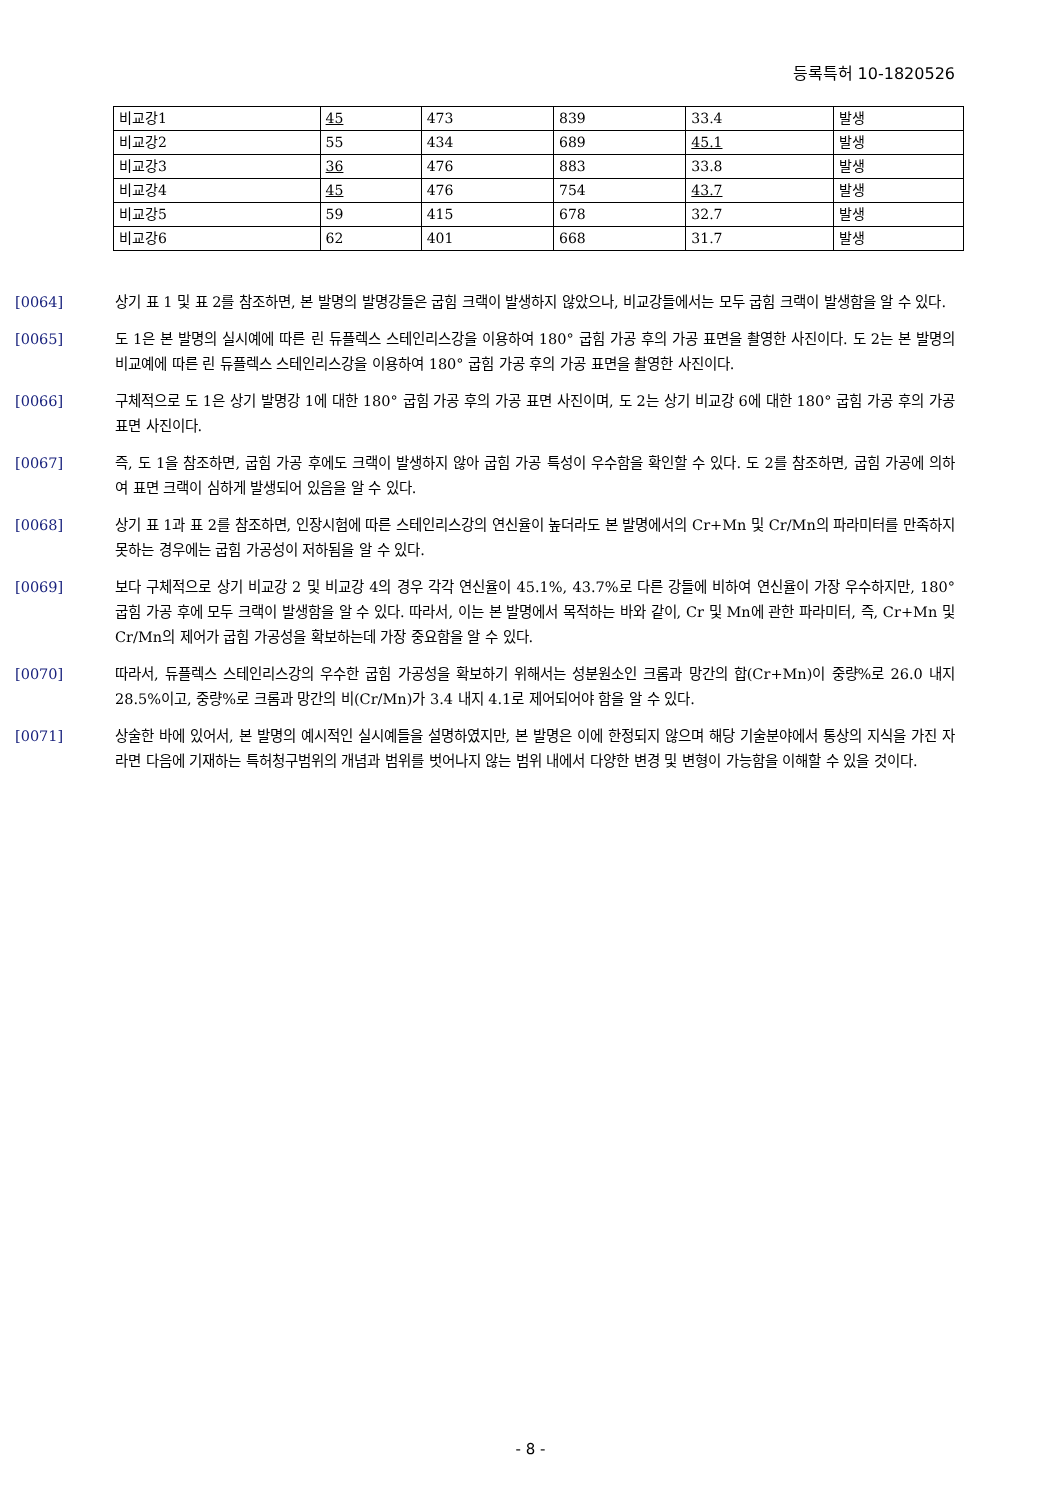등록특허 10-1820526
| 비교강1 | 45 | 473 | 839 | 33.4 | 발생 |
| 비교강2 | 55 | 434 | 689 | 45.1 | 발생 |
| 비교강3 | 36 | 476 | 883 | 33.8 | 발생 |
| 비교강4 | 45 | 476 | 754 | 43.7 | 발생 |
| 비교강5 | 59 | 415 | 678 | 32.7 | 발생 |
| 비교강6 | 62 | 401 | 668 | 31.7 | 발생 |
[0064] 상기 표 1 및 표 2를 참조하면, 본 발명의 발명강들은 굽힘 크랙이 발생하지 않았으나, 비교강들에서는 모두 굽힘 크랙이 발생함을 알 수 있다.
[0065] 도 1은 본 발명의 실시예에 따른 린 듀플렉스 스테인리스강을 이용하여 180° 굽힘 가공 후의 가공 표면을 촬영한 사진이다. 도 2는 본 발명의 비교예에 따른 린 듀플렉스 스테인리스강을 이용하여 180° 굽힘 가공 후의 가공 표면을 촬영한 사진이다.
[0066] 구체적으로 도 1은 상기 발명강 1에 대한 180° 굽힘 가공 후의 가공 표면 사진이며, 도 2는 상기 비교강 6에 대한 180° 굽힘 가공 후의 가공 표면 사진이다.
[0067] 즉, 도 1을 참조하면, 굽힘 가공 후에도 크랙이 발생하지 않아 굽힘 가공 특성이 우수함을 확인할 수 있다. 도 2를 참조하면, 굽힘 가공에 의하여 표면 크랙이 심하게 발생되어 있음을 알 수 있다.
[0068] 상기 표 1과 표 2를 참조하면, 인장시험에 따른 스테인리스강의 연신율이 높더라도 본 발명에서의 Cr+Mn 및 Cr/Mn의 파라미터를 만족하지 못하는 경우에는 굽힘 가공성이 저하됨을 알 수 있다.
[0069] 보다 구체적으로 상기 비교강 2 및 비교강 4의 경우 각각 연신율이 45.1%, 43.7%로 다른 강들에 비하여 연신율이 가장 우수하지만, 180° 굽힘 가공 후에 모두 크랙이 발생함을 알 수 있다. 따라서, 이는 본 발명에서 목적하는 바와 같이, Cr 및 Mn에 관한 파라미터, 즉, Cr+Mn 및 Cr/Mn의 제어가 굽힘 가공성을 확보하는데 가장 중요함을 알 수 있다.
[0070] 따라서, 듀플렉스 스테인리스강의 우수한 굽힘 가공성을 확보하기 위해서는 성분원소인 크롬과 망간의 합(Cr+Mn)이 중량%로 26.0 내지 28.5%이고, 중량%로 크롬과 망간의 비(Cr/Mn)가 3.4 내지 4.1로 제어되어야 함을 알 수 있다.
[0071] 상술한 바에 있어서, 본 발명의 예시적인 실시예들을 설명하였지만, 본 발명은 이에 한정되지 않으며 해당 기술분야에서 통상의 지식을 가진 자라면 다음에 기재하는 특허청구범위의 개념과 범위를 벗어나지 않는 범위 내에서 다양한 변경 및 변형이 가능함을 이해할 수 있을 것이다.
- 8 -